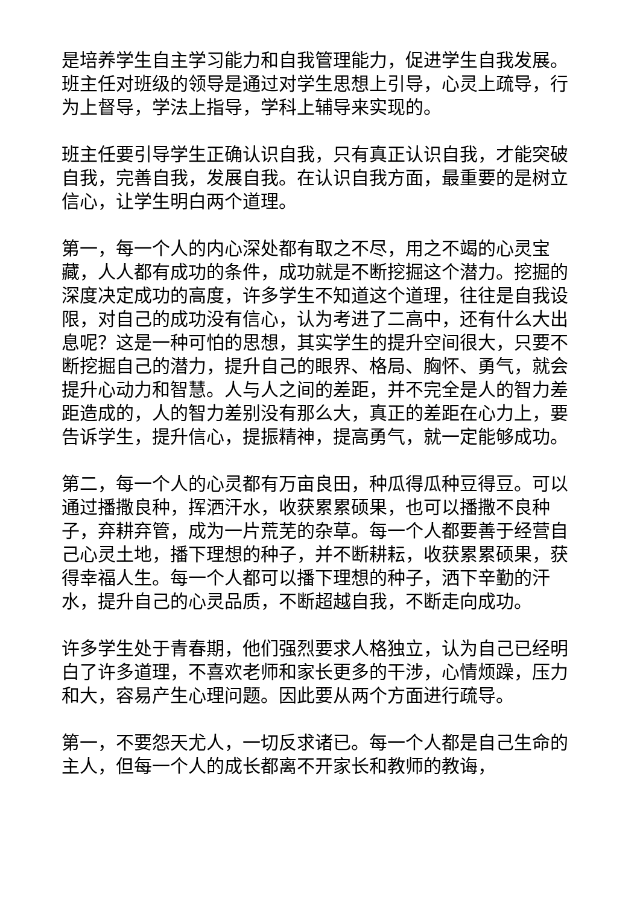是培养学生自主学习能力和自我管理能力，促进学生自我发展。班主任对班级的领导是通过对学生思想上引导，心灵上疏导，行为上督导，学法上指导，学科上辅导来实现的。
班主任要引导学生正确认识自我，只有真正认识自我，才能突破自我，完善自我，发展自我。在认识自我方面，最重要的是树立信心，让学生明白两个道理。
第一，每一个人的内心深处都有取之不尽，用之不竭的心灵宝藏，人人都有成功的条件，成功就是不断挖掘这个潜力。挖掘的深度决定成功的高度，许多学生不知道这个道理，往往是自我设限，对自己的成功没有信心，认为考进了二高中，还有什么大出息呢？这是一种可怕的思想，其实学生的提升空间很大，只要不断挖掘自己的潜力，提升自己的眼界、格局、胸怀、勇气，就会提升心动力和智慧。人与人之间的差距，并不完全是人的智力差距造成的，人的智力差别没有那么大，真正的差距在心力上，要告诉学生，提升信心，提振精神，提高勇气，就一定能够成功。
第二，每一个人的心灵都有万亩良田，种瓜得瓜种豆得豆。可以通过播撒良种，挥洒汗水，收获累累硕果，也可以播撒不良种子，弃耕弃管，成为一片荒芜的杂草。每一个人都要善于经营自己心灵土地，播下理想的种子，并不断耕耘，收获累累硕果，获得幸福人生。每一个人都可以播下理想的种子，洒下辛勤的汗水，提升自己的心灵品质，不断超越自我，不断走向成功。
许多学生处于青春期，他们强烈要求人格独立，认为自己已经明白了许多道理，不喜欢老师和家长更多的干涉，心情烦躁，压力和大，容易产生心理问题。因此要从两个方面进行疏导。
第一，不要怨天尤人，一切反求诸已。每一个人都是自己生命的主人，但每一个人的成长都离不开家长和教师的教诲，